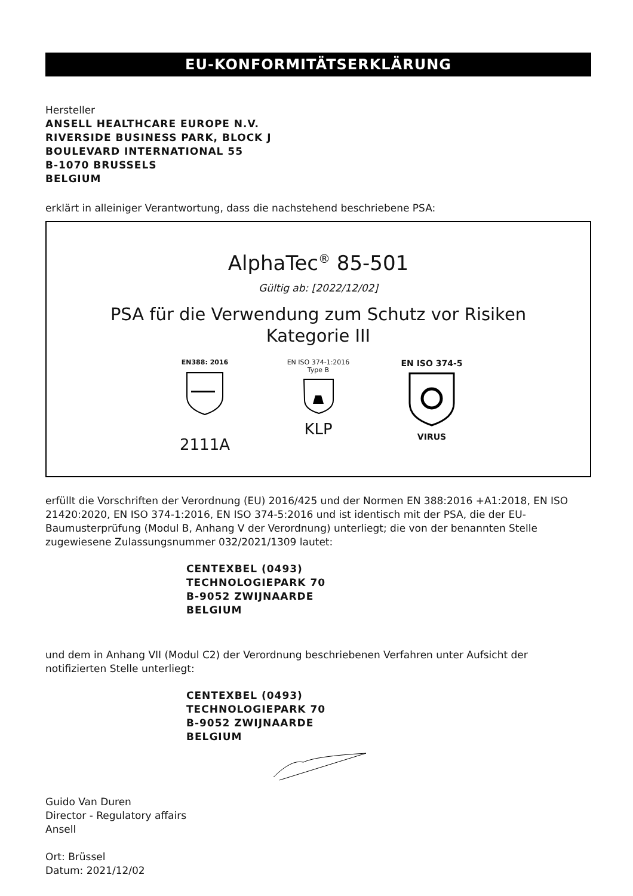EU-KONFORMITÄTSERKLÄRUNG
Hersteller
ANSELL HEALTHCARE EUROPE N.V.
RIVERSIDE BUSINESS PARK, BLOCK J
BOULEVARD INTERNATIONAL 55
B-1070 BRUSSELS
BELGIUM
erklärt in alleiniger Verantwortung, dass die nachstehend beschriebene PSA:
AlphaTec<sup>®</sup> 85-501
Gültig ab: [2022/12/02]
PSA für die Verwendung zum Schutz vor Risiken
Kategorie III
EN388: 2016
2111A
EN ISO 374-1:2016
Type B
KLP
EN ISO 374-5VIRUS
erfüllt die Vorschriften der Verordnung (EU) 2016/425 und der Normen EN 388:2016 +A1:2018, EN ISO 21420:2020, EN ISO 374-1:2016, EN ISO 374-5:2016 und ist identisch mit der PSA, die der EU-Baumusterprüfung (Modul B, Anhang V der Verordnung) unterliegt; die von der benannten Stelle zugewiesene Zulassungsnummer 032/2021/1309 lautet:
CENTEXBEL (0493)
TECHNOLOGIEPARK 70
B-9052 ZWIJNAARDE
BELGIUM
und dem in Anhang VII (Modul C2) der Verordnung beschriebenen Verfahren unter Aufsicht der notifizierten Stelle unterliegt:
CENTEXBEL (0493)
TECHNOLOGIEPARK 70
B-9052 ZWIJNAARDE
BELGIUM
Guido Van Duren
Director - Regulatory affairs
Ansell
Ort: Brüssel
Datum: 2021/12/02